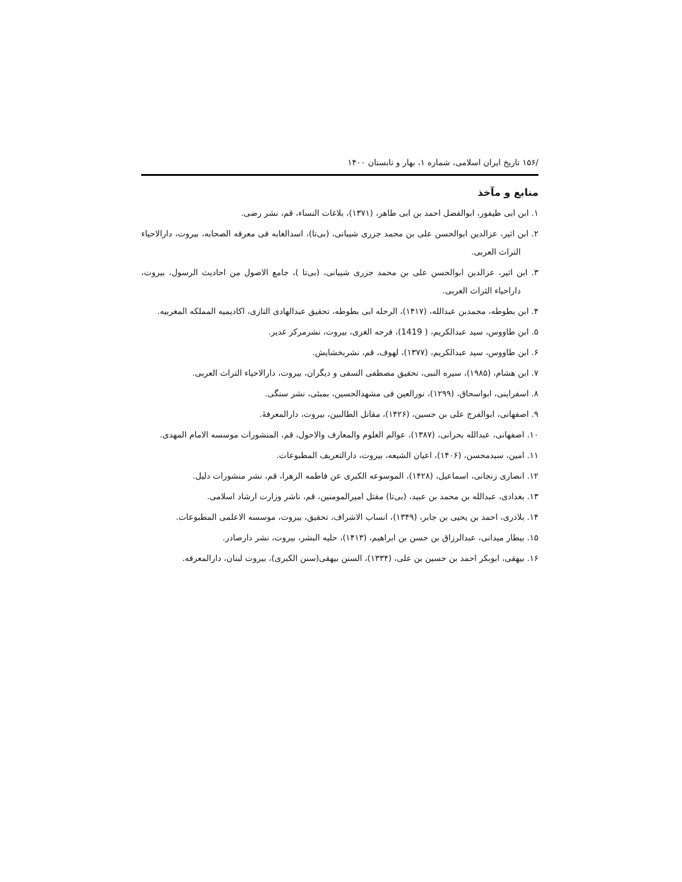/۱۵۶ تاریخ ایران اسلامی، شماره ۱، بهار و تابستان ۱۴۰۰
منابع و مآخذ
۱. ابن ابی طیفور، ابوالفضل احمد بن ابی طاهر، (۱۳۷۱)، بلاغات النساء، قم، نشر رضی.
۲. ابن اثیر، عزالدین ابوالحسن علی بن محمد جزری شیبانی، (بی‌تا)، اسدالغابه فی معرفه الصحابه، بیروت، دارالاحیاء التراث العربی.
۳. ابن اثیر، عزالدین ابوالحسن علی بن محمد جزری شیبانی، (بی‌تا )، جامع الاصول من احادیث الرسول، بیروت، داراحیاء الثراث العربی.
۴. ابن بطوطه، محمدبن عبدالله، (۱۴۱۷)، الرحله ابی بطوطه، تحقیق عبدالهادی التازی، اکادیمیه المملکه المغربیه.
۵. ابن طاووس، سید عبدالکریم، ( 1419)، فرحه الغری، بیروت، نشرمرکز غدیر.
۶. ابن طاووس، سید عبدالکریم، (۱۳۷۷)، لهوف، قم، نشربخشایش.
۷. ابن هشام، (۱۹۸۵)، سیره النبی، تحقیق مصطفی السقی و دیگران، بیروت، دارالاحیاء التراث العربی.
۸. اسفراینی، ابواسحاق، (۱۲۹۹)، نورالعین فی مشهدالحسین، بمبئی، نشر سنگی.
۹. اصفهانی، ابوالفرج علی بن حسین، (۱۴۲۶)، مقاتل الطالبین، بیروت، دارالمعرفۀ.
۱۰. اصفهانی، عبدالله بحرانی، (۱۳۸۷)، عوالم العلوم والمعارف والاحول، قم، المنشورات موسسه الامام المهدی.
۱۱. امین، سیدمحسن، (۱۴۰۶)، اعیان الشیعه، بیروت، دارالتعریف المطبوعات.
۱۲. انصاری زنجانی، اسماعیل، (۱۴۲۸)، الموسوعه الکبری عن فاطمه الزهرا، قم، نشر منشورات دلیل.
۱۳. بغدادی، عبدالله بن محمد بن عبید، (بی‌تا) مقتل امیرالمومنین، قم، ناشر وزارت ارشاد اسلامی.
۱۴. بلاذری، احمد بن یحیی بن جابر، (۱۳۴۹)، انساب الاشراف، تحقیق، بیروت، موسسه الاعلمی المطبوعات.
۱۵. بیطار میدانی، عبدالرزاق بن حسن بن ابراهیم، (۱۴۱۳)، حلیه البشر، بیروت، نشر دارصادر.
۱۶. بیهقی، ابوبکر احمد بن حسین بن علی، (۱۳۳۴)، السنن بیهقی(سنن الکبری)، بیروت لبنان، دارالمعرفه.